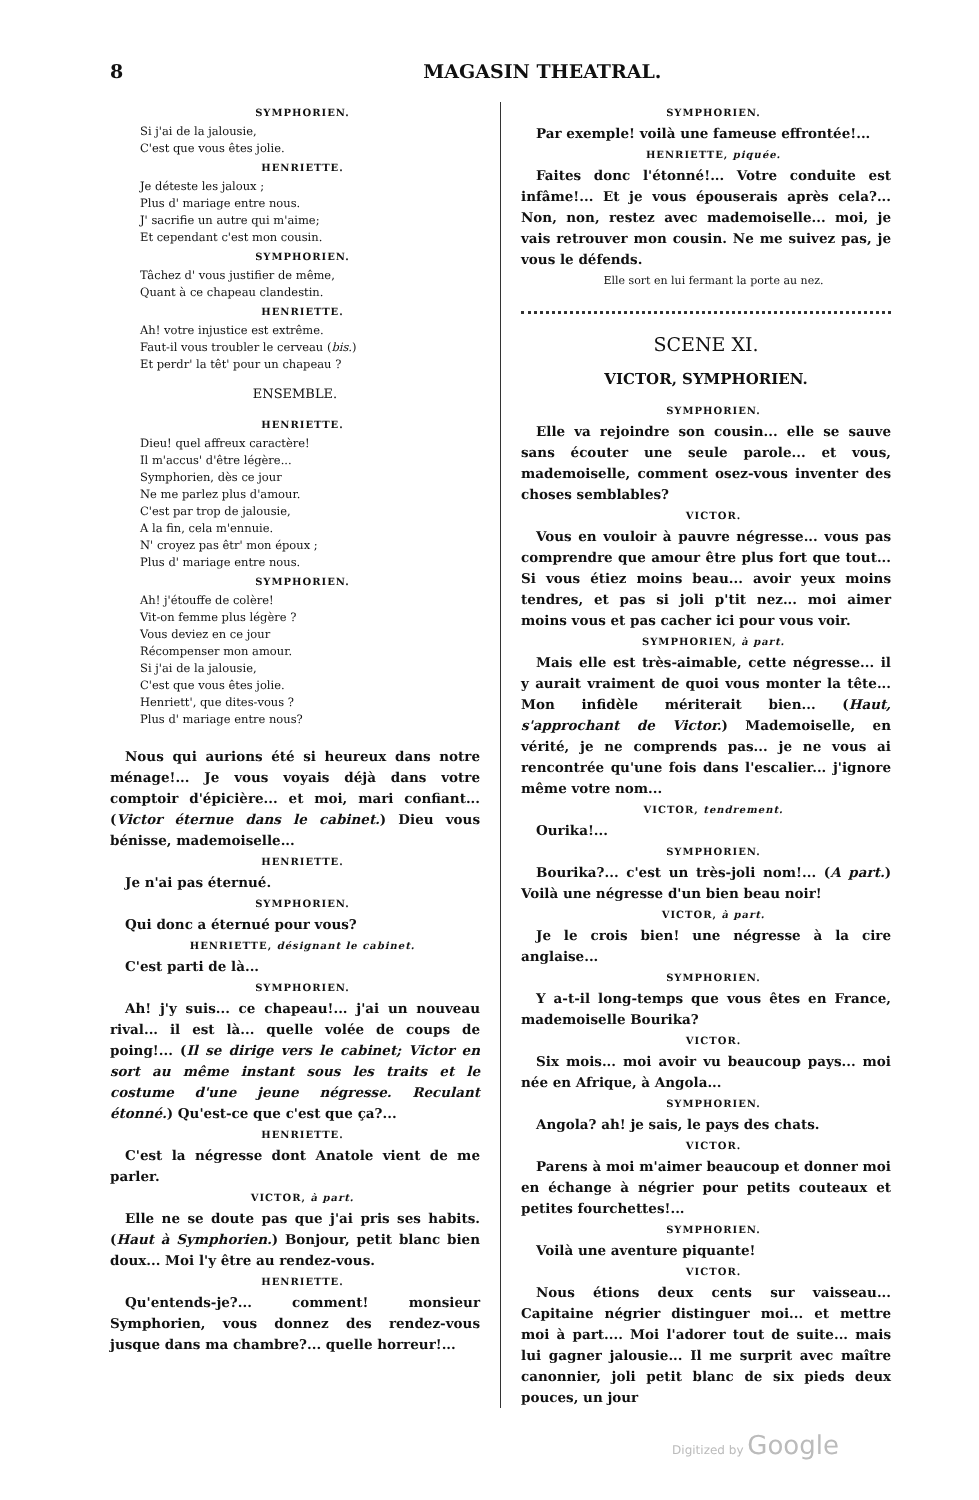8 MAGASIN THEATRAL.
SYMPHORIEN.
Si j'ai de la jalousie,
C'est que vous êtes jolie.
HENRIETTE.
Je déteste les jaloux ;
Plus d' mariage entre nous.
J' sacrifie un autre qui m'aime;
Et cependant c'est mon cousin.
SYMPHORIEN.
Tâchez d' vous justifier de même,
Quant à ce chapeau clandestin.
HENRIETTE.
Ah! votre injustice est extrême.
Faut-il vous troubler le cerveau (bis.)
Et perdr' la têt' pour un chapeau ?
ENSEMBLE.
HENRIETTE.
Dieu! quel affreux caractère!
Il m'accus' d'être légère...
Symphorien, dès ce jour
Ne me parlez plus d'amour.
C'est par trop de jalousie,
A la fin, cela m'ennuie.
N' croyez pas êtr' mon époux ;
Plus d' mariage entre nous.
SYMPHORIEN.
Ah! j'étouffe de colère!
Vit-on femme plus légère ?
Vous deviez en ce jour
Récompenser mon amour.
Si j'ai de la jalousie,
C'est que vous êtes jolie.
Henriett', que dites-vous ?
Plus d' mariage entre nous?
Nous qui aurions été si heureux dans notre ménage!... Je vous voyais déjà dans votre comptoir d'épicière... et moi, mari confiant... (Victor éternue dans le cabinet.) Dieu vous bénisse, mademoiselle...
HENRIETTE.
Je n'ai pas éternué.
SYMPHORIEN.
Qui donc a éternué pour vous?
HENRIETTE, désignant le cabinet.
C'est parti de là...
SYMPHORIEN.
Ah! j'y suis... ce chapeau!... j'ai un nouveau rival... il est là... quelle volée de coups de poing!... (Il se dirige vers le cabinet; Victor en sort au même instant sous les traits et le costume d'une jeune négresse. Reculant étonné.) Qu'est-ce que c'est que ça?...
HENRIETTE.
C'est la négresse dont Anatole vient de me parler.
VICTOR, à part.
Elle ne se doute pas que j'ai pris ses habits. (Haut à Symphorien.) Bonjour, petit blanc bien doux... Moi l'y être au rendez-vous.
HENRIETTE.
Qu'entends-je?... comment! monsieur Symphorien, vous donnez des rendez-vous jusque dans ma chambre?... quelle horreur!...
SYMPHORIEN.
Par exemple! voilà une fameuse effrontée!...
HENRIETTE, piquée.
Faites donc l'étonné!... Votre conduite est infâme!... Et je vous épouserais après cela?... Non, non, restez avec mademoiselle... moi, je vais retrouver mon cousin. Ne me suivez pas, je vous le défends.
Elle sort en lui fermant la porte au nez.
SCENE XI.
VICTOR, SYMPHORIEN.
SYMPHORIEN.
Elle va rejoindre son cousin... elle se sauve sans écouter une seule parole... et vous, mademoiselle, comment osez-vous inventer des choses semblables?
VICTOR.
Vous en vouloir à pauvre négresse... vous pas comprendre que amour être plus fort que tout... Si vous étiez moins beau... avoir yeux moins tendres, et pas si joli p'tit nez... moi aimer moins vous et pas cacher ici pour vous voir.
SYMPHORIEN, à part.
Mais elle est très-aimable, cette négresse... il y aurait vraiment de quoi vous monter la tête... Mon infidèle mériterait bien... (Haut, s'approchant de Victor.) Mademoiselle, en vérité, je ne comprends pas... je ne vous ai rencontrée qu'une fois dans l'escalier... j'ignore même votre nom...
VICTOR, tendrement.
Ourika!...
SYMPHORIEN.
Bourika?... c'est un très-joli nom!... (A part.) Voilà une négresse d'un bien beau noir!
VICTOR, à part.
Je le crois bien! une négresse à la cire anglaise...
SYMPHORIEN.
Y a-t-il long-temps que vous êtes en France, mademoiselle Bourika?
VICTOR.
Six mois... moi avoir vu beaucoup pays... moi née en Afrique, à Angola...
SYMPHORIEN.
Angola? ah! je sais, le pays des chats.
VICTOR.
Parens à moi m'aimer beaucoup et donner moi en échange à négrier pour petits couteaux et petites fourchettes!...
SYMPHORIEN.
Voilà une aventure piquante!
VICTOR.
Nous étions deux cents sur vaisseau... Capitaine négrier distinguer moi... et mettre moi à part.... Moi l'adorer tout de suite... mais lui gagner jalousie... Il me surprit avec maître canonnier, joli petit blanc de six pieds deux pouces, un jour
Digitized by Google